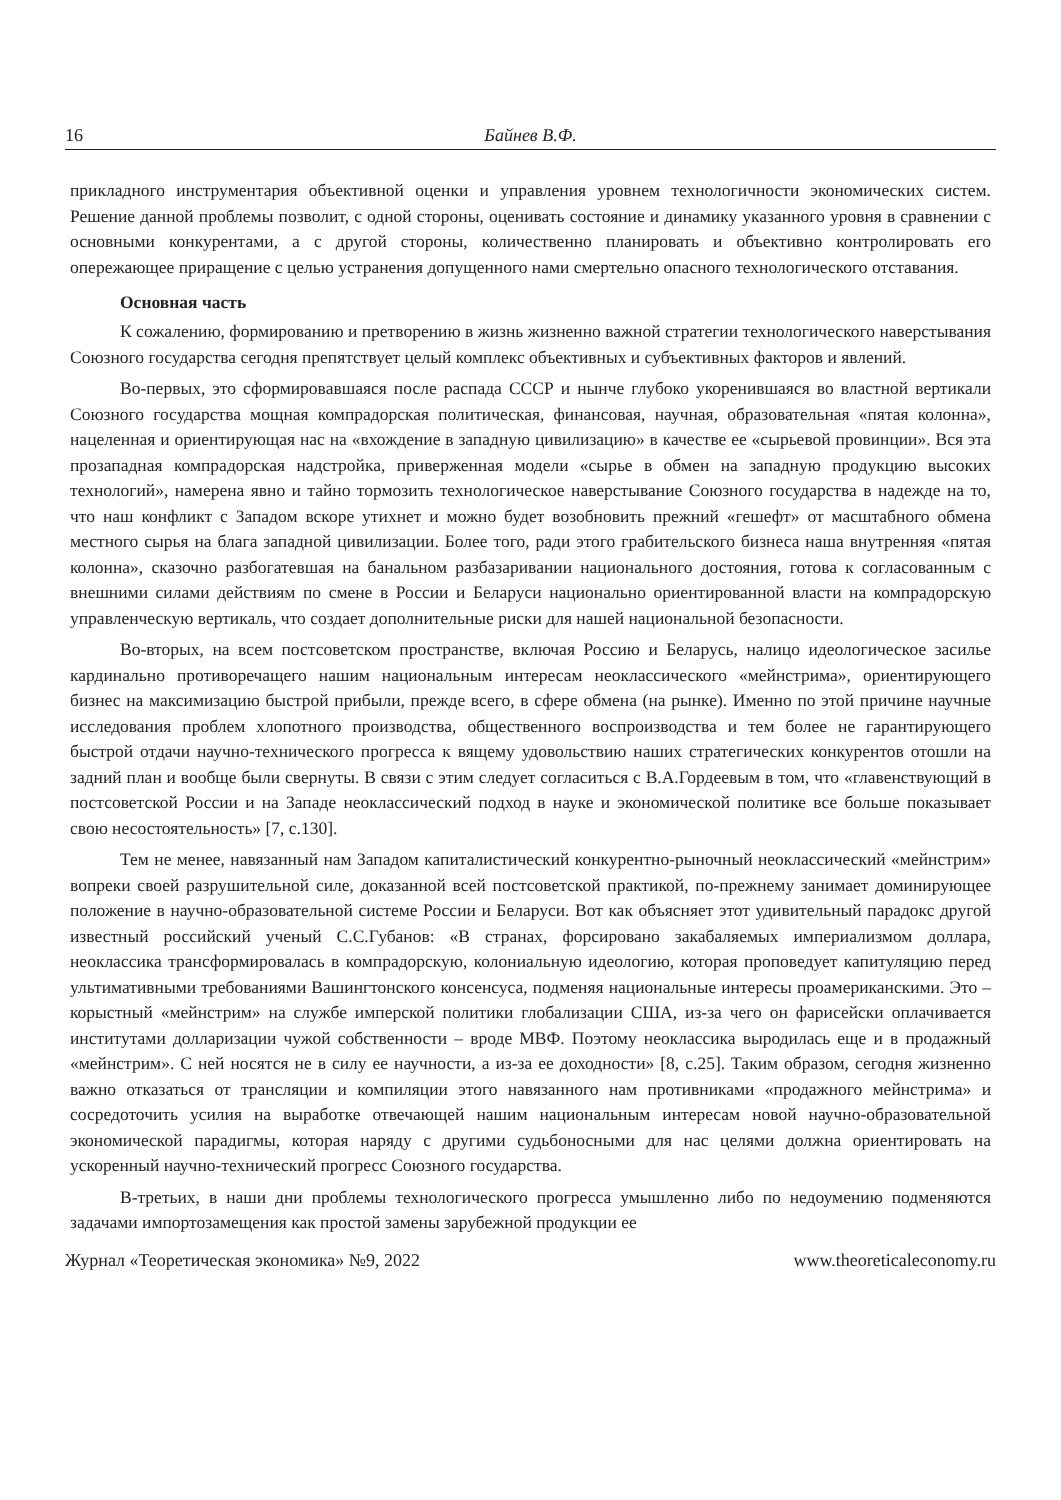16 Байнев В.Ф.
прикладного инструментария объективной оценки и управления уровнем технологичности экономических систем. Решение данной проблемы позволит, с одной стороны, оценивать состояние и динамику указанного уровня в сравнении с основными конкурентами, а с другой стороны, количественно планировать и объективно контролировать его опережающее приращение с целью устранения допущенного нами смертельно опасного технологического отставания.
Основная часть
К сожалению, формированию и претворению в жизнь жизненно важной стратегии технологического наверстывания Союзного государства сегодня препятствует целый комплекс объективных и субъективных факторов и явлений.
Во-первых, это сформировавшаяся после распада СССР и нынче глубоко укоренившаяся во властной вертикали Союзного государства мощная компрадорская политическая, финансовая, научная, образовательная «пятая колонна», нацеленная и ориентирующая нас на «вхождение в западную цивилизацию» в качестве ее «сырьевой провинции». Вся эта прозападная компрадорская надстройка, приверженная модели «сырье в обмен на западную продукцию высоких технологий», намерена явно и тайно тормозить технологическое наверстывание Союзного государства в надежде на то, что наш конфликт с Западом вскоре утихнет и можно будет возобновить прежний «гешефт» от масштабного обмена местного сырья на блага западной цивилизации. Более того, ради этого грабительского бизнеса наша внутренняя «пятая колонна», сказочно разбогатевшая на банальном разбазаривании национального достояния, готова к согласованным с внешними силами действиям по смене в России и Беларуси национально ориентированной власти на компрадорскую управленческую вертикаль, что создает дополнительные риски для нашей национальной безопасности.
Во-вторых, на всем постсоветском пространстве, включая Россию и Беларусь, налицо идеологическое засилье кардинально противоречащего нашим национальным интересам неоклассического «мейнстрима», ориентирующего бизнес на максимизацию быстрой прибыли, прежде всего, в сфере обмена (на рынке). Именно по этой причине научные исследования проблем хлопотного производства, общественного воспроизводства и тем более не гарантирующего быстрой отдачи научно-технического прогресса к вящему удовольствию наших стратегических конкурентов отошли на задний план и вообще были свернуты. В связи с этим следует согласиться с В.А.Гордеевым в том, что «главенствующий в постсоветской России и на Западе неоклассический подход в науке и экономической политике все больше показывает свою несостоятельность» [7, с.130].
Тем не менее, навязанный нам Западом капиталистический конкурентно-рыночный неоклассический «мейнстрим» вопреки своей разрушительной силе, доказанной всей постсоветской практикой, по-прежнему занимает доминирующее положение в научно-образовательной системе России и Беларуси. Вот как объясняет этот удивительный парадокс другой известный российский ученый С.С.Губанов: «В странах, форсировано закабаляемых империализмом доллара, неоклассика трансформировалась в компрадорскую, колониальную идеологию, которая проповедует капитуляцию перед ультимативными требованиями Вашингтонского консенсуса, подменяя национальные интересы проамериканскими. Это – корыстный «мейнстрим» на службе имперской политики глобализации США, из-за чего он фарисейски оплачивается институтами долларизации чужой собственности – вроде МВФ. Поэтому неоклассика выродилась еще и в продажный «мейнстрим». С ней носятся не в силу ее научности, а из-за ее доходности» [8, с.25]. Таким образом, сегодня жизненно важно отказаться от трансляции и компиляции этого навязанного нам противниками «продажного мейнстрима» и сосредоточить усилия на выработке отвечающей нашим национальным интересам новой научно-образовательной экономической парадигмы, которая наряду с другими судьбоносными для нас целями должна ориентировать на ускоренный научно-технический прогресс Союзного государства.
В-третьих, в наши дни проблемы технологического прогресса умышленно либо по недоумению подменяются задачами импортозамещения как простой замены зарубежной продукции ее
Журнал «Теоретическая экономика» №9, 2022 www.theoreticaleconomy.ru